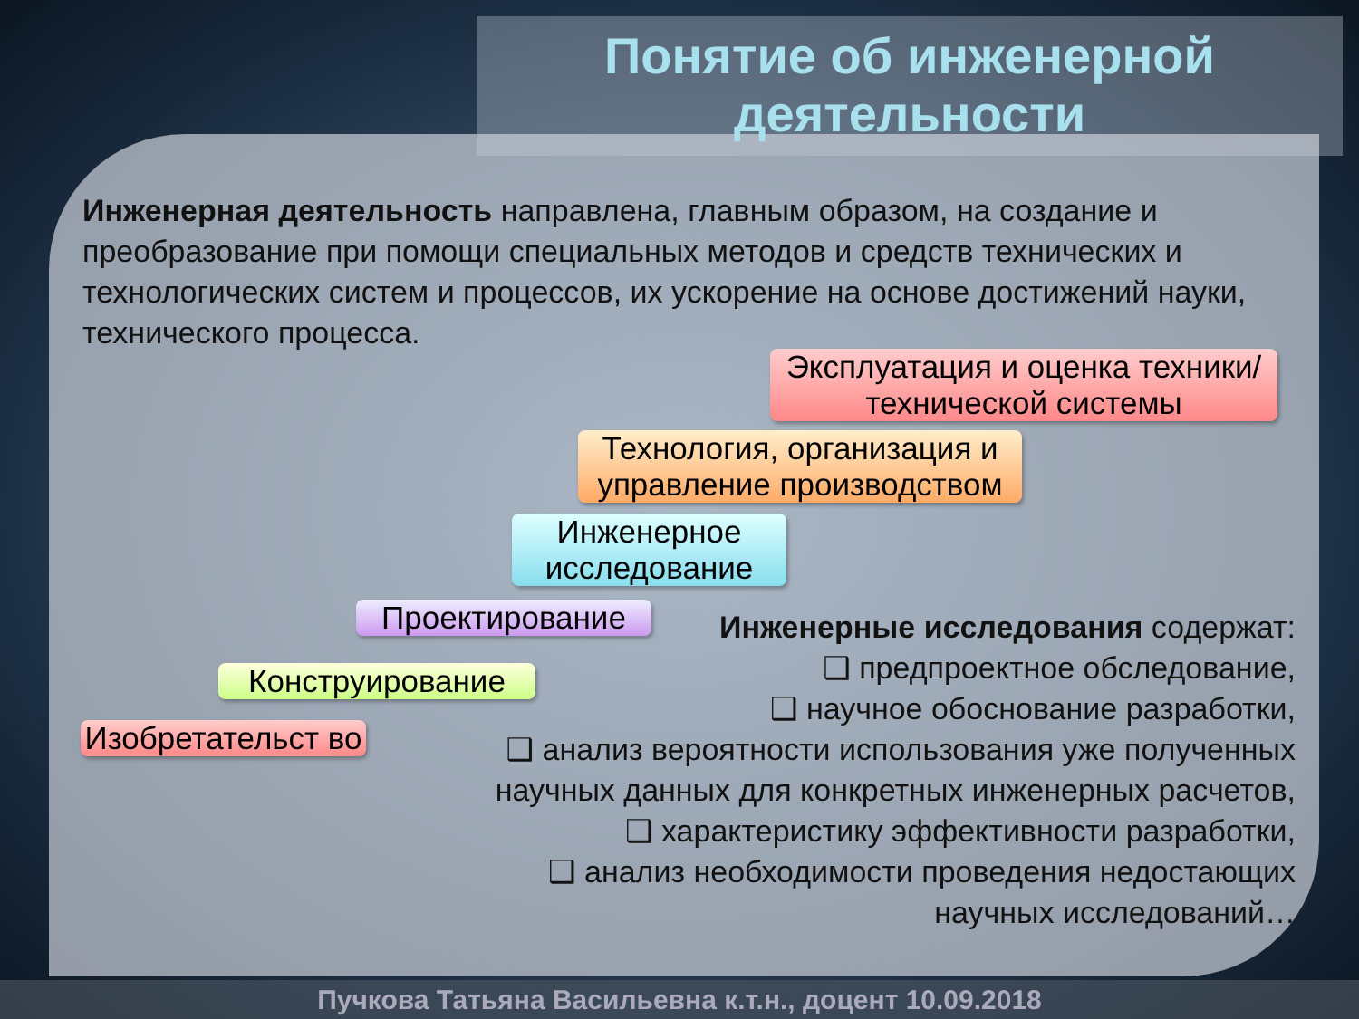Понятие об инженерной деятельности
Инженерная деятельность направлена, главным образом, на создание и преобразование при помощи специальных методов и средств технических и технологических систем и процессов, их ускорение на основе достижений науки, технического процесса.
Эксплуатация и оценка техники/технической системы
Технология, организация и управление производством
Инженерное исследование
Проектирование
Конструирование
Изобретательст во
Инженерные исследования содержат:
❑ предпроектное обследование,
❑ научное обоснование разработки,
❑ анализ вероятности использования уже полученных научных данных для конкретных инженерных расчетов,
❑ характеристику эффективности разработки,
❑ анализ необходимости проведения недостающих научных исследований…
Пучкова Татьяна Васильевна к.т.н., доцент 10.09.2018